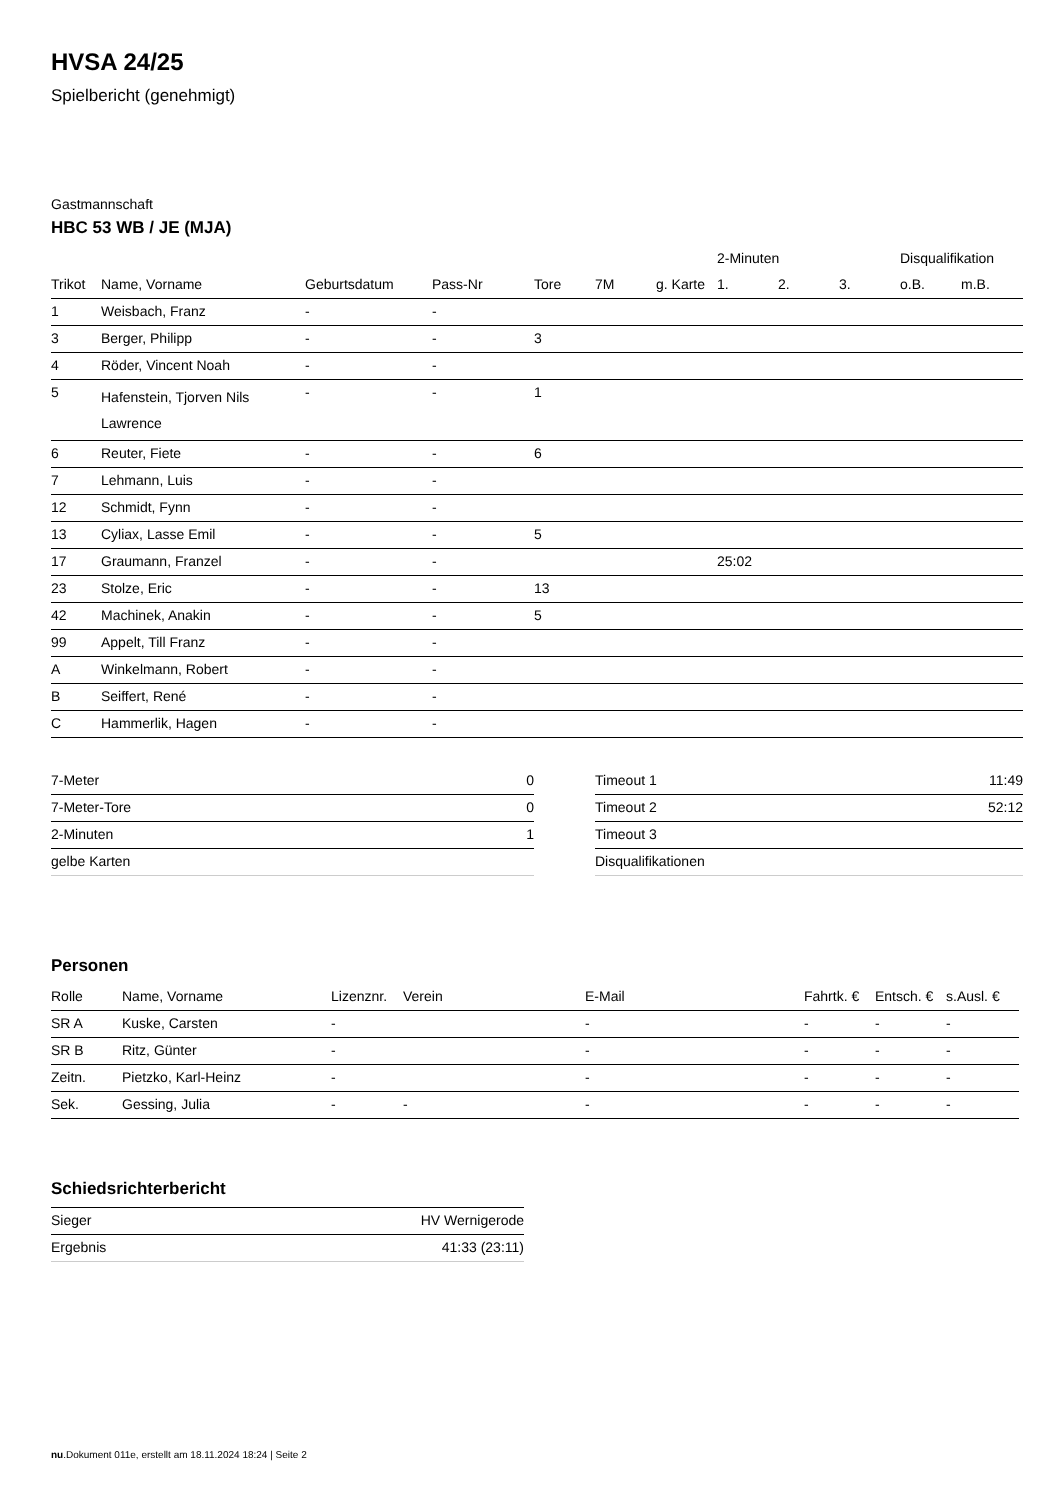HVSA 24/25
Spielbericht (genehmigt)
Gastmannschaft
HBC 53 WB / JE (MJA)
| | | | | | | | 2-Minuten | | | Disqualifikation | |
| --- | --- | --- | --- | --- | --- | --- | --- | --- | --- | --- | --- |
| Trikot | Name, Vorname | Geburtsdatum | Pass-Nr | Tore | 7M | g. Karte | 1. | 2. | 3. | o.B. | m.B. |
| 1 | Weisbach, Franz | - | - | | | | | | | | |
| 3 | Berger, Philipp | - | - | 3 | | | | | | | |
| 4 | Röder, Vincent Noah | - | - | | | | | | | | |
| 5 | Hafenstein, Tjorven Nils Lawrence | - | - | 1 | | | | | | | |
| 6 | Reuter, Fiete | - | - | 6 | | | | | | | |
| 7 | Lehmann, Luis | - | - | | | | | | | | |
| 12 | Schmidt, Fynn | - | - | | | | | | | | |
| 13 | Cyliax, Lasse Emil | - | - | 5 | | | | | | | |
| 17 | Graumann, Franzel | - | - | | | | 25:02 | | | | |
| 23 | Stolze, Eric | - | - | 13 | | | | | | | |
| 42 | Machinek, Anakin | - | - | 5 | | | | | | | |
| 99 | Appelt, Till Franz | - | - | | | | | | | | |
| A | Winkelmann, Robert | - | - | | | | | | | | |
| B | Seiffert, René | - | - | | | | | | | | |
| C | Hammerlik, Hagen | - | - | | | | | | | | |
| 7-Meter | 0 |
| 7-Meter-Tore | 0 |
| 2-Minuten | 1 |
| gelbe Karten | |
| Timeout 1 | 11:49 |
| Timeout 2 | 52:12 |
| Timeout 3 | |
| Disqualifikationen | |
Personen
| Rolle | Name, Vorname | Lizenznr. | Verein | E-Mail | Fahrtk. € | Entsch. € | s.Ausl. € |
| --- | --- | --- | --- | --- | --- | --- | --- |
| SR A | Kuske, Carsten | - | | - | - | - | - |
| SR B | Ritz, Günter | - | | - | - | - | - |
| Zeitn. | Pietzko, Karl-Heinz | - | | - | - | - | - |
| Sek. | Gessing, Julia | - | - | - | - | - | - |
Schiedsrichterbericht
| Sieger | HV Wernigerode |
| Ergebnis | 41:33 (23:11) |
nu.Dokument 011e, erstellt am 18.11.2024 18:24 | Seite 2